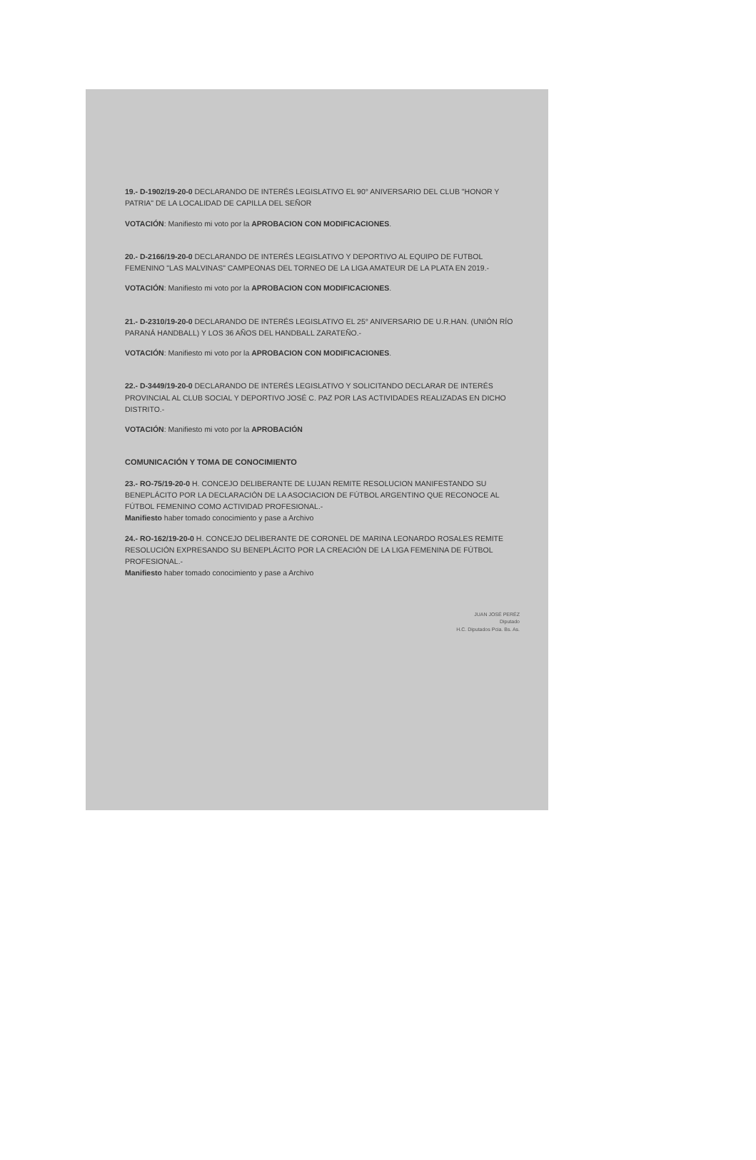19.- D-1902/19-20-0 DECLARANDO DE INTERÉS LEGISLATIVO EL 90° ANIVERSARIO DEL CLUB "HONOR Y PATRIA" DE LA LOCALIDAD DE CAPILLA DEL SEÑOR
VOTACIÓN: Manifiesto mi voto por la APROBACION CON MODIFICACIONES.
20.- D-2166/19-20-0 DECLARANDO DE INTERÉS LEGISLATIVO Y DEPORTIVO AL EQUIPO DE FUTBOL FEMENINO "LAS MALVINAS" CAMPEONAS DEL TORNEO DE LA LIGA AMATEUR DE LA PLATA EN 2019.-
VOTACIÓN: Manifiesto mi voto por la APROBACION CON MODIFICACIONES.
21.- D-2310/19-20-0 DECLARANDO DE INTERÉS LEGISLATIVO EL 25° ANIVERSARIO DE U.R.HAN. (UNIÓN RÍO PARANÁ HANDBALL) Y LOS 36 AÑOS DEL HANDBALL ZARATEÑO.-
VOTACIÓN: Manifiesto mi voto por la APROBACION CON MODIFICACIONES.
22.- D-3449/19-20-0 DECLARANDO DE INTERÉS LEGISLATIVO Y SOLICITANDO DECLARAR DE INTERÉS PROVINCIAL AL CLUB SOCIAL Y DEPORTIVO JOSÉ C. PAZ POR LAS ACTIVIDADES REALIZADAS EN DICHO DISTRITO.-
VOTACIÓN: Manifiesto mi voto por la APROBACIÓN
COMUNICACIÓN Y TOMA DE CONOCIMIENTO
23.- RO-75/19-20-0 H. CONCEJO DELIBERANTE DE LUJAN REMITE RESOLUCION MANIFESTANDO SU BENEPLÁCITO POR LA DECLARACIÓN DE LA ASOCIACION DE FÚTBOL ARGENTINO QUE RECONOCE AL FÚTBOL FEMENINO COMO ACTIVIDAD PROFESIONAL.-
Manifiesto haber tomado conocimiento y pase a Archivo
24.- RO-162/19-20-0 H. CONCEJO DELIBERANTE DE CORONEL DE MARINA LEONARDO ROSALES REMITE RESOLUCIÓN EXPRESANDO SU BENEPLÁCITO POR LA CREACIÓN DE LA LIGA FEMENINA DE FÚTBOL PROFESIONAL.-
Manifiesto haber tomado conocimiento y pase a Archivo
JUAN JOSÉ PERÉZ
Diputado
H.C. Diputados Pcia. Bs. As.